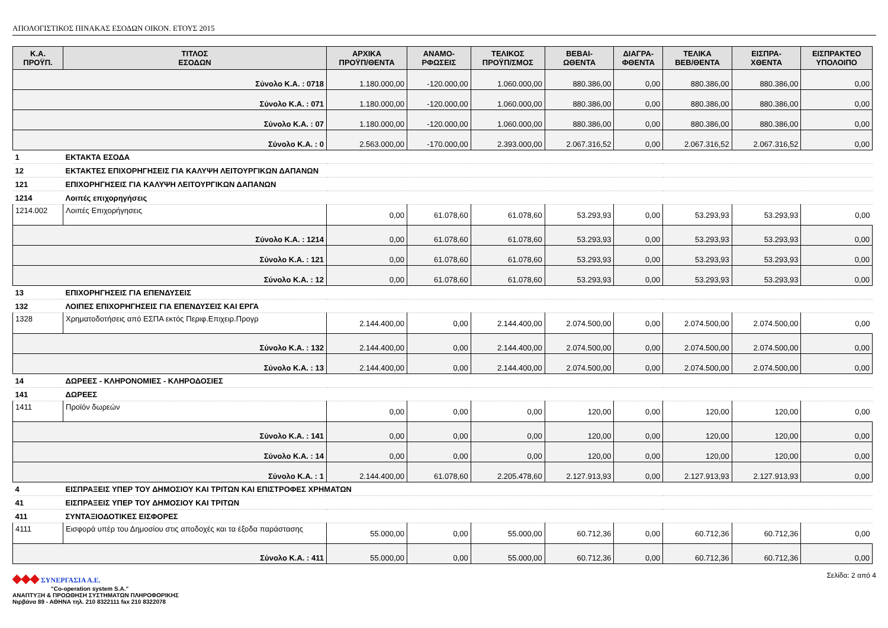ΑΠΟΛΟΓΙΣΤΙΚΟΣ ΠΙΝΑΚΑΣ ΕΣΟΔΩΝ ΟΙΚΟΝ. ΕΤΟΥΣ 2015
| Κ.Α. ΠΡΟΫΠ. | ΤΙΤΛΟΣ ΕΣΟΔΩΝ | ΑΡΧΙΚΑ ΠΡΟΫΠ/ΘΕΝΤΑ | ΑΝΑΜΟ- ΡΦΩΣΕΙΣ | ΤΕΛΙΚΟΣ ΠΡΟΫΠ/ΣΜΟΣ | ΒΕΒΑΙ- ΩΘΕΝΤΑ | ΔΙΑΓΡΑ- ΦΘΕΝΤΑ | ΤΕΛΙΚΑ ΒΕΒ/ΘΕΝΤΑ | ΕΙΣΠΡΑ- ΧΘΕΝΤΑ | ΕΙΣΠΡΑΚΤΕΟ ΥΠΟΛΟΙΠΟ |
| --- | --- | --- | --- | --- | --- | --- | --- | --- | --- |
| Σύνολο Κ.Α. : 0718 | | 1.180.000,00 | -120.000,00 | 1.060.000,00 | 880.386,00 | 0,00 | 880.386,00 | 880.386,00 | 0,00 |
| Σύνολο Κ.Α. : 071 | | 1.180.000,00 | -120.000,00 | 1.060.000,00 | 880.386,00 | 0,00 | 880.386,00 | 880.386,00 | 0,00 |
| Σύνολο Κ.Α. : 07 | | 1.180.000,00 | -120.000,00 | 1.060.000,00 | 880.386,00 | 0,00 | 880.386,00 | 880.386,00 | 0,00 |
| Σύνολο Κ.Α. : 0 | | 2.563.000,00 | -170.000,00 | 2.393.000,00 | 2.067.316,52 | 0,00 | 2.067.316,52 | 2.067.316,52 | 0,00 |
| 1 | ΕΚΤΑΚΤΑ ΕΣΟΔΑ | | | | | | | | |
| 12 | ΕΚΤΑΚΤΕΣ ΕΠΙΧΟΡΗΓΗΣΕΙΣ ΓΙΑ ΚΑΛΥΨΗ ΛΕΙΤΟΥΡΓΙΚΩΝ ΔΑΠΑΝΩΝ | | | | | | | | |
| 121 | ΕΠΙΧΟΡΗΓΗΣΕΙΣ ΓΙΑ ΚΑΛΥΨΗ ΛΕΙΤΟΥΡΓΙΚΩΝ ΔΑΠΑΝΩΝ | | | | | | | | |
| 1214 | Λοιπές επιχορηγήσεις | | | | | | | | |
| 1214.002 | Λοιπές Επιχορήγησεις | 0,00 | 61.078,60 | 61.078,60 | 53.293,93 | 0,00 | 53.293,93 | 53.293,93 | 0,00 |
| Σύνολο Κ.Α. : 1214 | | 0,00 | 61.078,60 | 61.078,60 | 53.293,93 | 0,00 | 53.293,93 | 53.293,93 | 0,00 |
| Σύνολο Κ.Α. : 121 | | 0,00 | 61.078,60 | 61.078,60 | 53.293,93 | 0,00 | 53.293,93 | 53.293,93 | 0,00 |
| Σύνολο Κ.Α. : 12 | | 0,00 | 61.078,60 | 61.078,60 | 53.293,93 | 0,00 | 53.293,93 | 53.293,93 | 0,00 |
| 13 | ΕΠΙΧΟΡΗΓΗΣΕΙΣ ΓΙΑ ΕΠΕΝΔΥΣΕΙΣ | | | | | | | | |
| 132 | ΛΟΙΠΕΣ ΕΠΙΧΟΡΗΓΗΣΕΙΣ ΓΙΑ ΕΠΕΝΔΥΣΕΙΣ ΚΑΙ ΕΡΓΑ | | | | | | | | |
| 1328 | Χρηματοδοτήσεις από ΕΣΠΑ εκτός Περιφ.Επιχειρ.Προγρ | 2.144.400,00 | 0,00 | 2.144.400,00 | 2.074.500,00 | 0,00 | 2.074.500,00 | 2.074.500,00 | 0,00 |
| Σύνολο Κ.Α. : 132 | | 2.144.400,00 | 0,00 | 2.144.400,00 | 2.074.500,00 | 0,00 | 2.074.500,00 | 2.074.500,00 | 0,00 |
| Σύνολο Κ.Α. : 13 | | 2.144.400,00 | 0,00 | 2.144.400,00 | 2.074.500,00 | 0,00 | 2.074.500,00 | 2.074.500,00 | 0,00 |
| 14 | ΔΩΡΕΕΣ - ΚΛΗΡΟΝΟΜΙΕΣ - ΚΛΗΡΟΔΟΣΙΕΣ | | | | | | | | |
| 141 | ΔΩΡΕΕΣ | | | | | | | | |
| 1411 | Προϊόν δωρεών | 0,00 | 0,00 | 0,00 | 120,00 | 0,00 | 120,00 | 120,00 | 0,00 |
| Σύνολο Κ.Α. : 141 | | 0,00 | 0,00 | 0,00 | 120,00 | 0,00 | 120,00 | 120,00 | 0,00 |
| Σύνολο Κ.Α. : 14 | | 0,00 | 0,00 | 0,00 | 120,00 | 0,00 | 120,00 | 120,00 | 0,00 |
| Σύνολο Κ.Α. : 1 | | 2.144.400,00 | 61.078,60 | 2.205.478,60 | 2.127.913,93 | 0,00 | 2.127.913,93 | 2.127.913,93 | 0,00 |
| 4 | ΕΙΣΠΡΑΞΕΙΣ ΥΠΕΡ ΤΟΥ ΔΗΜΟΣΙΟΥ ΚΑΙ ΤΡΙΤΩΝ ΚΑΙ ΕΠΙΣΤΡΟΦΕΣ ΧΡΗΜΑΤΩΝ | | | | | | | | |
| 41 | ΕΙΣΠΡΑΞΕΙΣ ΥΠΕΡ ΤΟΥ ΔΗΜΟΣΙΟΥ ΚΑΙ ΤΡΙΤΩΝ | | | | | | | | |
| 411 | ΣΥΝΤΑΞΙΟΔΟΤΙΚΕΣ ΕΙΣΦΟΡΕΣ | | | | | | | | |
| 4111 | Εισφορά υπέρ του Δημοσίου στις αποδοχές και τα έξοδα παράστασης | 55.000,00 | 0,00 | 55.000,00 | 60.712,36 | 0,00 | 60.712,36 | 60.712,36 | 0,00 |
| Σύνολο Κ.Α. : 411 | | 55.000,00 | 0,00 | 55.000,00 | 60.712,36 | 0,00 | 60.712,36 | 60.712,36 | 0,00 |
◆◆◆ ΣΥΝΕΡΓΑΣΙΑ Α.Ε.
"Co-operation system S.A."
ΑΝΑΠΤΥΞΗ & ΠΡΟΩΘΗΣΗ ΣΥΣΤΗΜΑΤΩΝ ΠΛΗΡΟΦΟΡΙΚΗΣ
Νιρβάνα 89 - ΑΘΗΝΑ τηλ. 210 8322111 fax 210 8322078
Σελίδα: 2 από 4